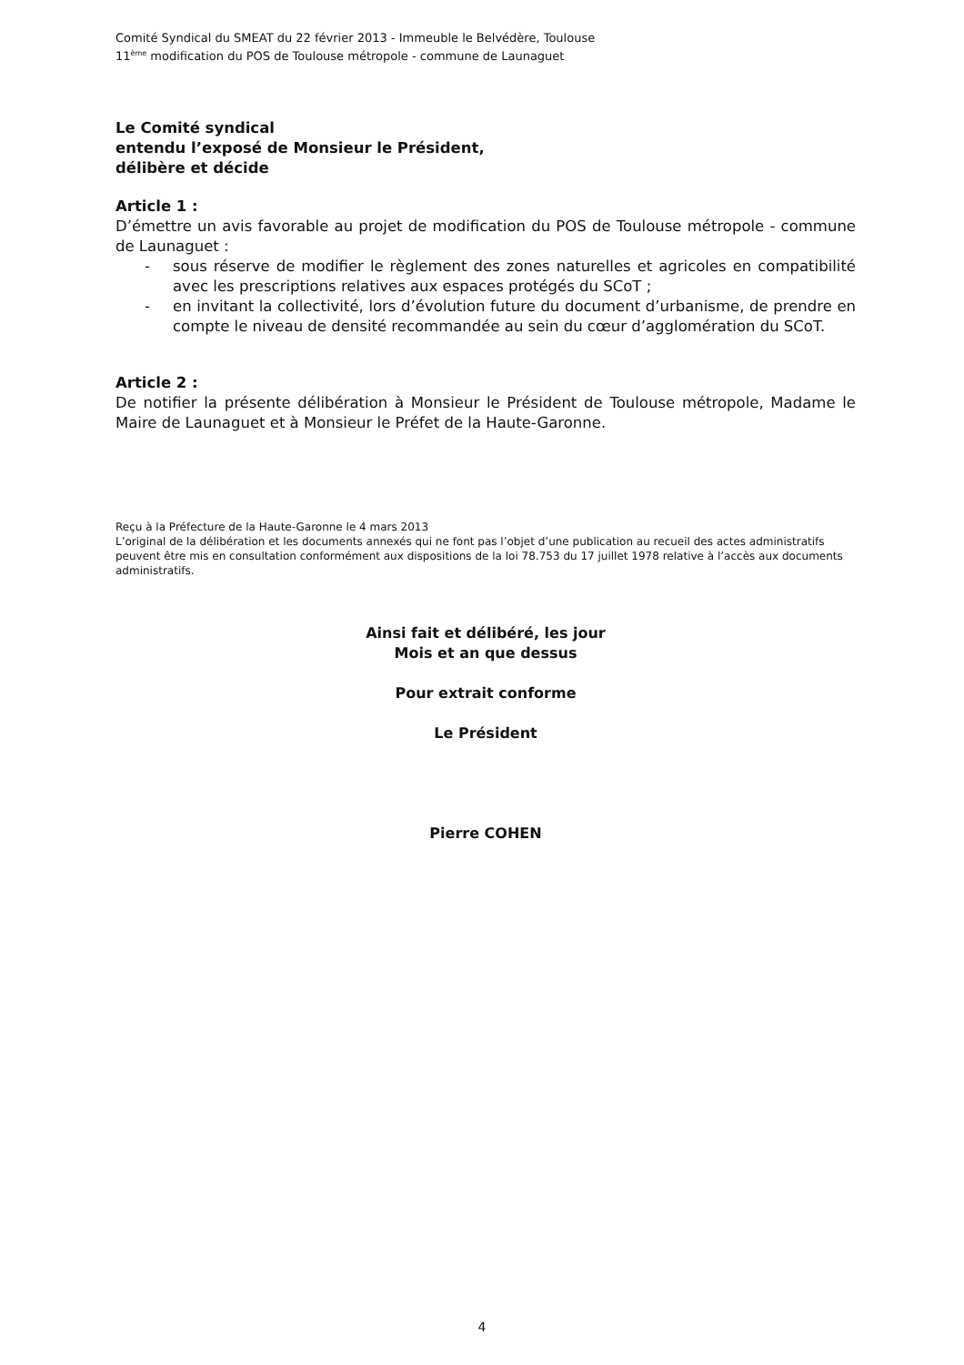Comité Syndical du SMEAT du 22 février 2013 - Immeuble le Belvédère, Toulouse
11<sup>ème</sup> modification du POS de Toulouse métropole - commune de Launaguet
Le Comité syndical
entendu l’exposé de Monsieur le Président,
délibère et décide
Article 1 :
D’émettre un avis favorable au projet de modification du POS de Toulouse métropole - commune de Launaguet :
- sous réserve de modifier le règlement des zones naturelles et agricoles en compatibilité avec les prescriptions relatives aux espaces protégés du SCoT ;
- en invitant la collectivité, lors d’évolution future du document d’urbanisme, de prendre en compte le niveau de densité recommandée au sein du cœur d’agglomération du SCoT.
Article 2 :
De notifier la présente délibération à Monsieur le Président de Toulouse métropole, Madame le Maire de Launaguet et à Monsieur le Préfet de la Haute-Garonne.
Reçu à la Préfecture de la Haute-Garonne le 4 mars 2013
L’original de la délibération et les documents annexés qui ne font pas l’objet d’une publication au recueil des actes administratifs peuvent être mis en consultation conformément aux dispositions de la loi 78.753 du 17 juillet 1978 relative à l’accès aux documents administratifs.
Ainsi fait et délibéré, les jour
Mois et an que dessus
Pour extrait conforme
Le Président
Pierre COHEN
4